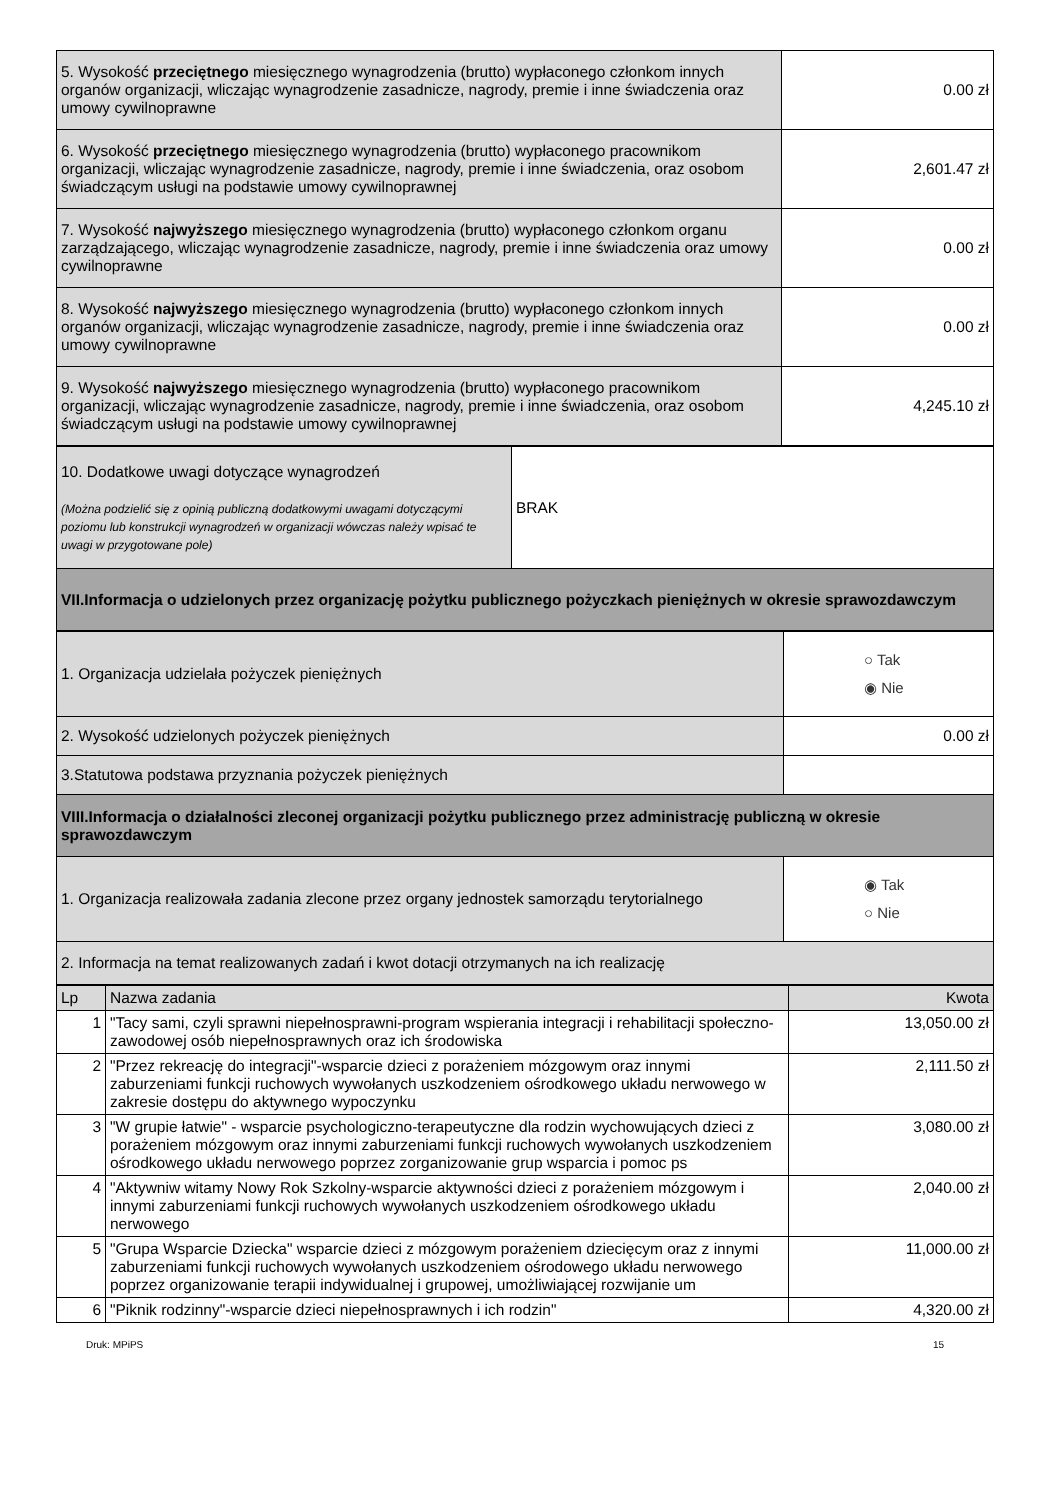| 5. Wysokość przeciętnego miesięcznego wynagrodzenia (brutto) wypłaconego członkom innych organów organizacji, wliczając wynagrodzenie zasadnicze, nagrody, premie i inne świadczenia oraz umowy cywilnoprawne | 0.00 zł |
| 6. Wysokość przeciętnego miesięcznego wynagrodzenia (brutto) wypłaconego pracownikom organizacji, wliczając wynagrodzenie zasadnicze, nagrody, premie i inne świadczenia, oraz osobom świadczącym usługi na podstawie umowy cywilnoprawnej | 2,601.47 zł |
| 7. Wysokość najwyższego miesięcznego wynagrodzenia (brutto) wypłaconego członkom organu zarządzającego, wliczając wynagrodzenie zasadnicze, nagrody, premie i inne świadczenia oraz umowy cywilnoprawne | 0.00 zł |
| 8. Wysokość najwyższego miesięcznego wynagrodzenia (brutto) wypłaconego członkom innych organów organizacji, wliczając wynagrodzenie zasadnicze, nagrody, premie i inne świadczenia oraz umowy cywilnoprawne | 0.00 zł |
| 9. Wysokość najwyższego miesięcznego wynagrodzenia (brutto) wypłaconego pracownikom organizacji, wliczając wynagrodzenie zasadnicze, nagrody, premie i inne świadczenia, oraz osobom świadczącym usługi na podstawie umowy cywilnoprawnej | 4,245.10 zł |
| 10. Dodatkowe uwagi dotyczące wynagrodzeń (Można podzielić się z opinią publiczną dodatkowymi uwagami dotyczącymi poziomu lub konstrukcji wynagrodzeń w organizacji wówczas należy wpisać te uwagi w przygotowane pole) | BRAK |
| VII.Informacja o udzielonych przez organizację pożytku publicznego pożyczkach pieniężnych w okresie sprawozdawczym | |
| 1. Organizacja udzielała pożyczek pieniężnych | ○ Tak ◉ Nie |
| 2. Wysokość udzielonych pożyczek pieniężnych | 0.00 zł |
| 3.Statutowa podstawa przyznania pożyczek pieniężnych | |
| VIII.Informacja o działalności zleconej organizacji pożytku publicznego przez administrację publiczną w okresie sprawozdawczym | |
| 1. Organizacja realizowała zadania zlecone przez organy jednostek samorządu terytorialnego | ◉ Tak ○ Nie |
| 2. Informacja na temat realizowanych zadań i kwot dotacji otrzymanych na ich realizację | |
| Lp | Nazwa zadania | Kwota |
| --- | --- | --- |
| 1 | "Tacy sami, czyli sprawni niepełnosprawni-program wspierania integracji i rehabilitacji społeczno-zawodowej osób niepełnosprawnych oraz ich środowiska | 13,050.00 zł |
| 2 | "Przez rekreację do integracji"-wsparcie dzieci z porażeniem mózgowym oraz innymi zaburzeniami funkcji ruchowych wywołanych uszkodzeniem ośrodkowego układu nerwowego w zakresie dostępu do aktywnego wypoczynku | 2,111.50 zł |
| 3 | "W grupie łatwie" - wsparcie psychologiczno-terapeutyczne dla rodzin wychowujących dzieci z porażeniem mózgowym oraz innymi zaburzeniami funkcji ruchowych wywołanych uszkodzeniem ośrodkowego układu nerwowego poprzez zorganizowanie grup wsparcia i pomoc ps | 3,080.00 zł |
| 4 | "Aktywniw witamy Nowy Rok Szkolny-wsparcie aktywności dzieci z porażeniem mózgowym i innymi zaburzeniami funkcji ruchowych wywołanych uszkodzeniem ośrodkowego układu nerwowego | 2,040.00 zł |
| 5 | "Grupa Wsparcie Dziecka" wsparcie dzieci z mózgowym porażeniem dziecięcym oraz z innymi zaburzeniami funkcji ruchowych wywołanych uszkodzeniem ośrodowego układu nerwowego poprzez organizowanie terapii indywidualnej i grupowej, umożliwiającej rozwijanie um | 11,000.00 zł |
| 6 | "Piknik rodzinny"-wsparcie dzieci niepełnosprawnych i ich rodzin" | 4,320.00 zł |
Druk: MPiPS 15